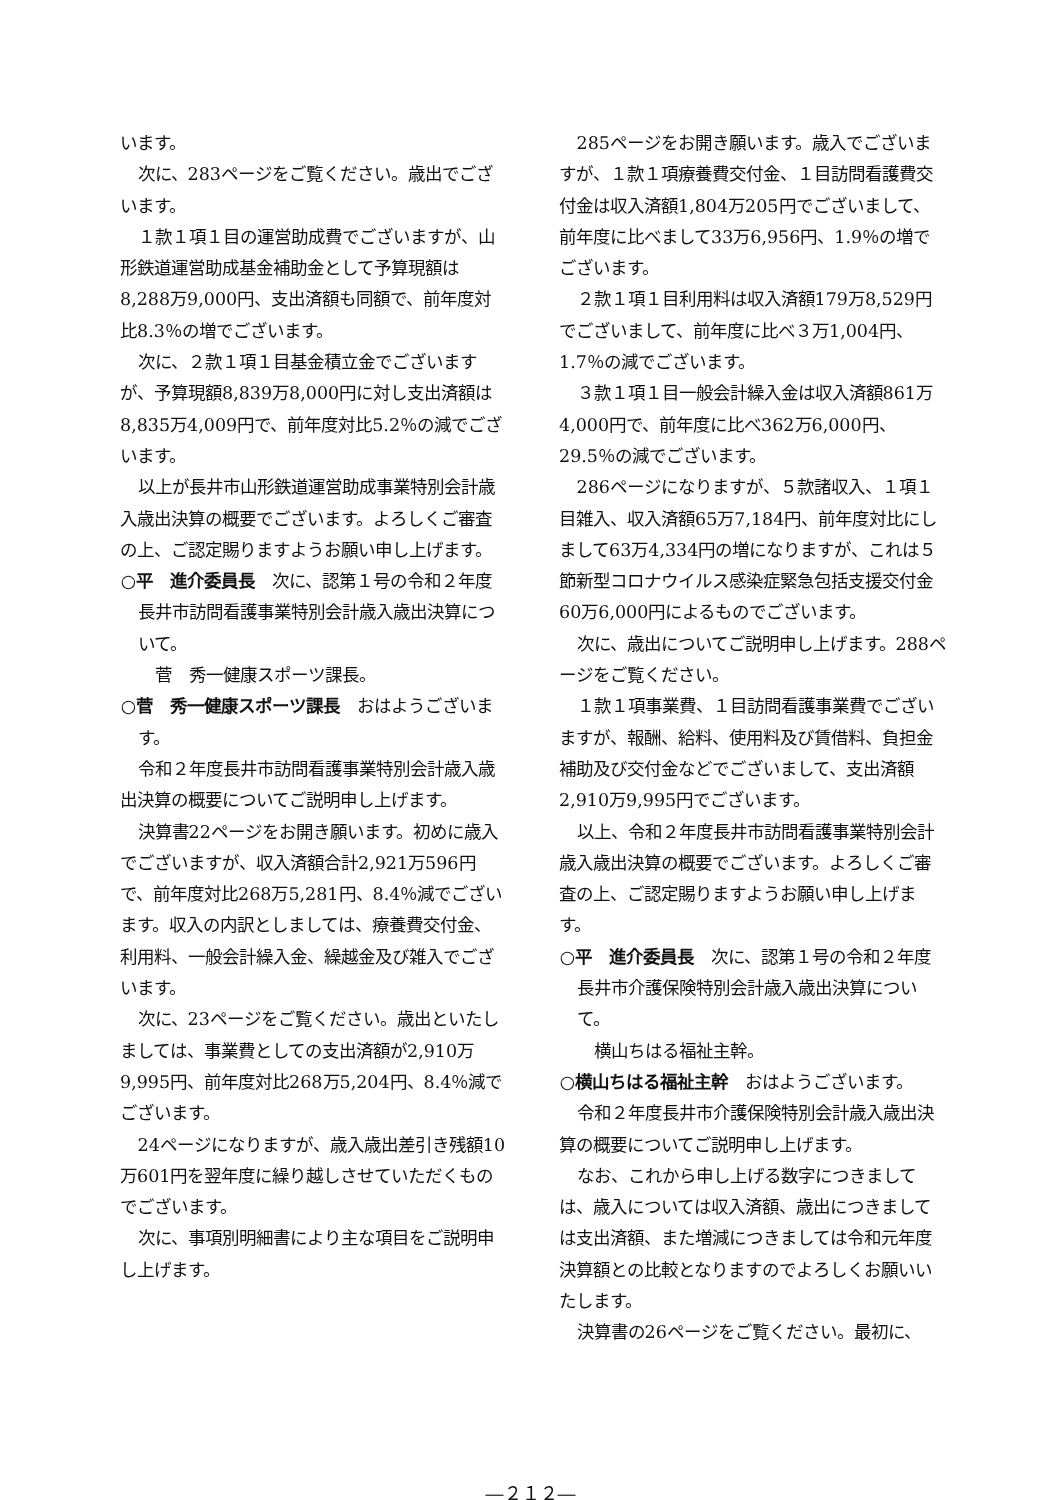います。
次に、283ページをご覧ください。歳出でございます。
１款１項１目の運営助成費でございますが、山形鉄道運営助成基金補助金として予算現額は8,288万9,000円、支出済額も同額で、前年度対比8.3％の増でございます。
次に、２款１項１目基金積立金でございますが、予算現額8,839万8,000円に対し支出済額は8,835万4,009円で、前年度対比5.2％の減でございます。
以上が長井市山形鉄道運営助成事業特別会計歳入歳出決算の概要でございます。よろしくご審査の上、ご認定賜りますようお願い申し上げます。
○平　進介委員長　次に、認第１号の令和２年度長井市訪問看護事業特別会計歳入歳出決算について。
　菅　秀一健康スポーツ課長。
○菅　秀一健康スポーツ課長　おはようございます。
令和２年度長井市訪問看護事業特別会計歳入歳出決算の概要についてご説明申し上げます。
決算書22ページをお開き願います。初めに歳入でございますが、収入済額合計2,921万596円で、前年度対比268万5,281円、8.4％減でございます。収入の内訳としましては、療養費交付金、利用料、一般会計繰入金、繰越金及び雑入でございます。
次に、23ページをご覧ください。歳出といたしましては、事業費としての支出済額が2,910万9,995円、前年度対比268万5,204円、8.4％減でございます。
24ページになりますが、歳入歳出差引き残額10万601円を翌年度に繰り越しさせていただくものでございます。
次に、事項別明細書により主な項目をご説明申し上げます。
285ページをお開き願います。歳入でございますが、１款１項療養費交付金、１目訪問看護費交付金は収入済額1,804万205円でございまして、前年度に比べまして33万6,956円、1.9％の増でございます。
２款１項１目利用料は収入済額179万8,529円でございまして、前年度に比べ３万1,004円、1.7％の減でございます。
３款１項１目一般会計繰入金は収入済額861万4,000円で、前年度に比べ362万6,000円、29.5％の減でございます。
286ページになりますが、５款諸収入、１項１目雑入、収入済額65万7,184円、前年度対比にしまして63万4,334円の増になりますが、これは５節新型コロナウイルス感染症緊急包括支援交付金60万6,000円によるものでございます。
次に、歳出についてご説明申し上げます。288ページをご覧ください。
１款１項事業費、１目訪問看護事業費でございますが、報酬、給料、使用料及び賃借料、負担金補助及び交付金などでございまして、支出済額2,910万9,995円でございます。
以上、令和２年度長井市訪問看護事業特別会計歳入歳出決算の概要でございます。よろしくご審査の上、ご認定賜りますようお願い申し上げます。
○平　進介委員長　次に、認第１号の令和２年度長井市介護保険特別会計歳入歳出決算について。
　横山ちはる福祉主幹。
○横山ちはる福祉主幹　おはようございます。
令和２年度長井市介護保険特別会計歳入歳出決算の概要についてご説明申し上げます。
なお、これから申し上げる数字につきましては、歳入については収入済額、歳出につきましては支出済額、また増減につきましては令和元年度決算額との比較となりますのでよろしくお願いいたします。
決算書の26ページをご覧ください。最初に、
―２１２―